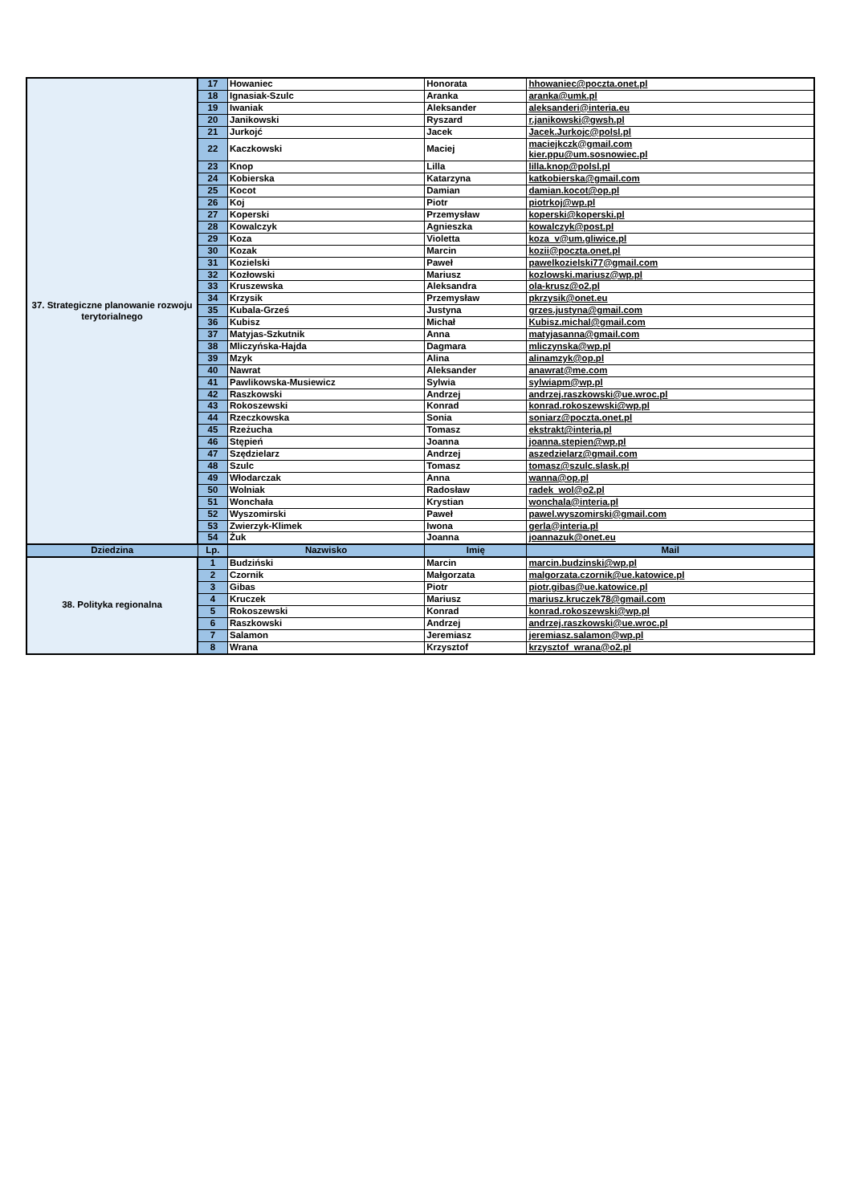| 37. Strategiczne planowanie rozwoju terytorialnego | 17 | Howaniec | Honorata | hhowaniec@poczta.onet.pl |
| | 18 | Ignasiak-Szulc | Aranka | aranka@umk.pl |
| | 19 | Iwaniak | Aleksander | aleksanderi@interia.eu |
| | 20 | Janikowski | Ryszard | r.janikowski@gwsh.pl |
| | 21 | Jurkojć | Jacek | Jacek.Jurkojc@polsl.pl |
| | 22 | Kaczkowski | Maciej | maciejkczk@gmail.com kier.ppu@um.sosnowiec.pl |
| | 23 | Knop | Lilla | lilla.knop@polsl.pl |
| | 24 | Kobierska | Katarzyna | katkobierska@gmail.com |
| | 25 | Kocot | Damian | damian.kocot@op.pl |
| | 26 | Koj | Piotr | piotrkoj@wp.pl |
| | 27 | Koperski | Przemysław | koperski@koperski.pl |
| | 28 | Kowalczyk | Agnieszka | kowalczyk@post.pl |
| | 29 | Koza | Violetta | koza_v@um.gliwice.pl |
| | 30 | Kozak | Marcin | kozii@poczta.onet.pl |
| | 31 | Kozielski | Paweł | pawelkozielski77@gmail.com |
| | 32 | Kozłowski | Mariusz | kozlowski.mariusz@wp.pl |
| | 33 | Kruszewska | Aleksandra | ola-krusz@o2.pl |
| | 34 | Krzysik | Przemysław | pkrzysik@onet.eu |
| | 35 | Kubala-Grześ | Justyna | grzes.justyna@gmail.com |
| | 36 | Kubisz | Michał | Kubisz.michal@gmail.com |
| | 37 | Matyjas-Szkutnik | Anna | matyjasanna@gmail.com |
| | 38 | Mliczyńska-Hajda | Dagmara | mliczynska@wp.pl |
| | 39 | Mzyk | Alina | alinamzyk@op.pl |
| | 40 | Nawrat | Aleksander | anawrat@me.com |
| | 41 | Pawlikowska-Musiewicz | Sylwia | sylwiapm@wp.pl |
| | 42 | Raszkowski | Andrzej | andrzej.raszkowski@ue.wroc.pl |
| | 43 | Rokoszewski | Konrad | konrad.rokoszewski@wp.pl |
| | 44 | Rzeczkowska | Sonia | soniarz@poczta.onet.pl |
| | 45 | Rzeżucha | Tomasz | ekstrakt@interia.pl |
| | 46 | Stępień | Joanna | joanna.stepien@wp.pl |
| | 47 | Szędzielarz | Andrzej | aszedzielarz@gmail.com |
| | 48 | Szulc | Tomasz | tomasz@szulc.slask.pl |
| | 49 | Włodarczak | Anna | wanna@op.pl |
| | 50 | Wolniak | Radosław | radek_wol@o2.pl |
| | 51 | Wonchała | Krystian | wonchala@interia.pl |
| | 52 | Wyszomirski | Paweł | pawel.wyszomirski@gmail.com |
| | 53 | Zwierzyk-Klimek | Iwona | gerla@interia.pl |
| | 54 | Żuk | Joanna | joannazuk@onet.eu |
| Dziedzina | Lp. | Nazwisko | Imię | Mail |
| 38. Polityka regionalna | 1 | Budziński | Marcin | marcin.budzinski@wp.pl |
| | 2 | Czornik | Małgorzata | malgorzata.czornik@ue.katowice.pl |
| | 3 | Gibas | Piotr | piotr.gibas@ue.katowice.pl |
| | 4 | Kruczek | Mariusz | mariusz.kruczek78@gmail.com |
| | 5 | Rokoszewski | Konrad | konrad.rokoszewski@wp.pl |
| | 6 | Raszkowski | Andrzej | andrzej.raszkowski@ue.wroc.pl |
| | 7 | Salamon | Jeremiasz | jeremiasz.salamon@wp.pl |
| | 8 | Wrana | Krzysztof | krzysztof_wrana@o2.pl |